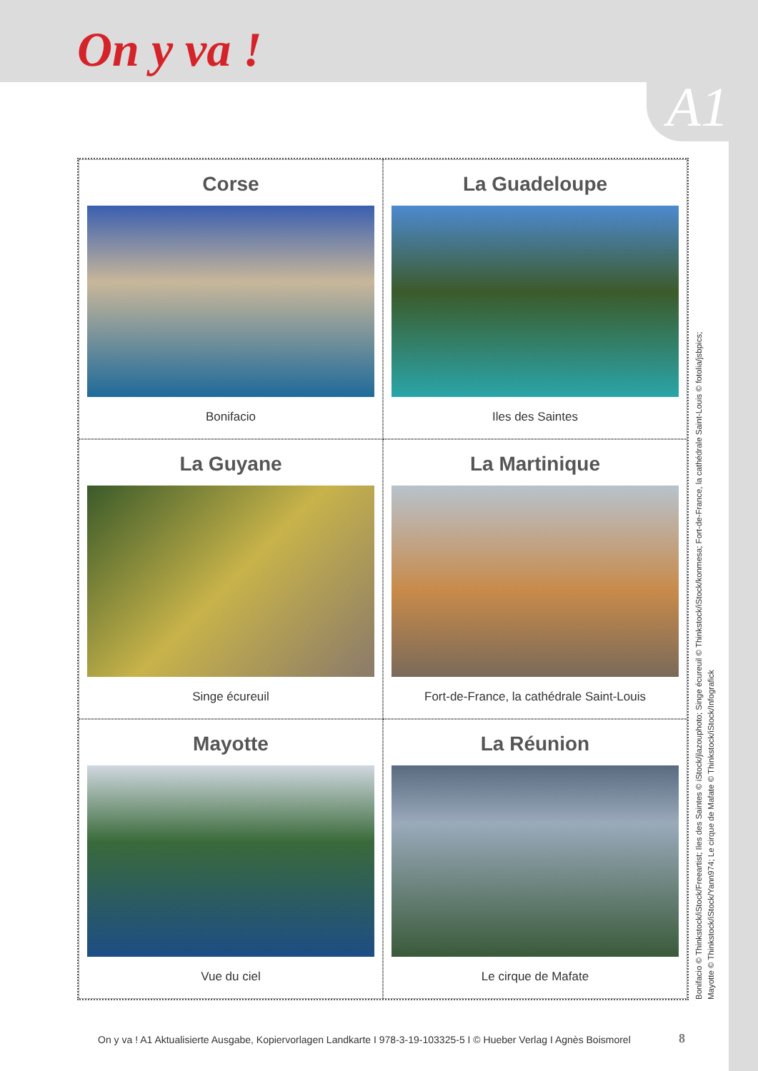On y va !
A1
Corse
Bonifacio
La Guadeloupe
Iles des Saintes
La Guyane
Singe écureuil
La Martinique
Fort-de-France, la cathédrale Saint-Louis
Mayotte
Vue du ciel
La Réunion
Le cirque de Mafate
Bonifacio © Thinkstock/iStock/Freeartist; Iles des Saintes © iStock/jlazouphoto; Singe écureuil © Thinkstock/iStock/konmesa; Fort-de-France, la cathédrale Saint-Louis © fotolia/jsbpics;
Mayotte © Thinkstock/iStock/Yann974; Le cirque de Mafate © Thinkstock/iStock/Infografick
On y va ! A1 Aktualisierte Ausgabe, Kopiervorlagen Landkarte I 978-3-19-103325-5 I © Hueber Verlag I Agnès Boismorel
8